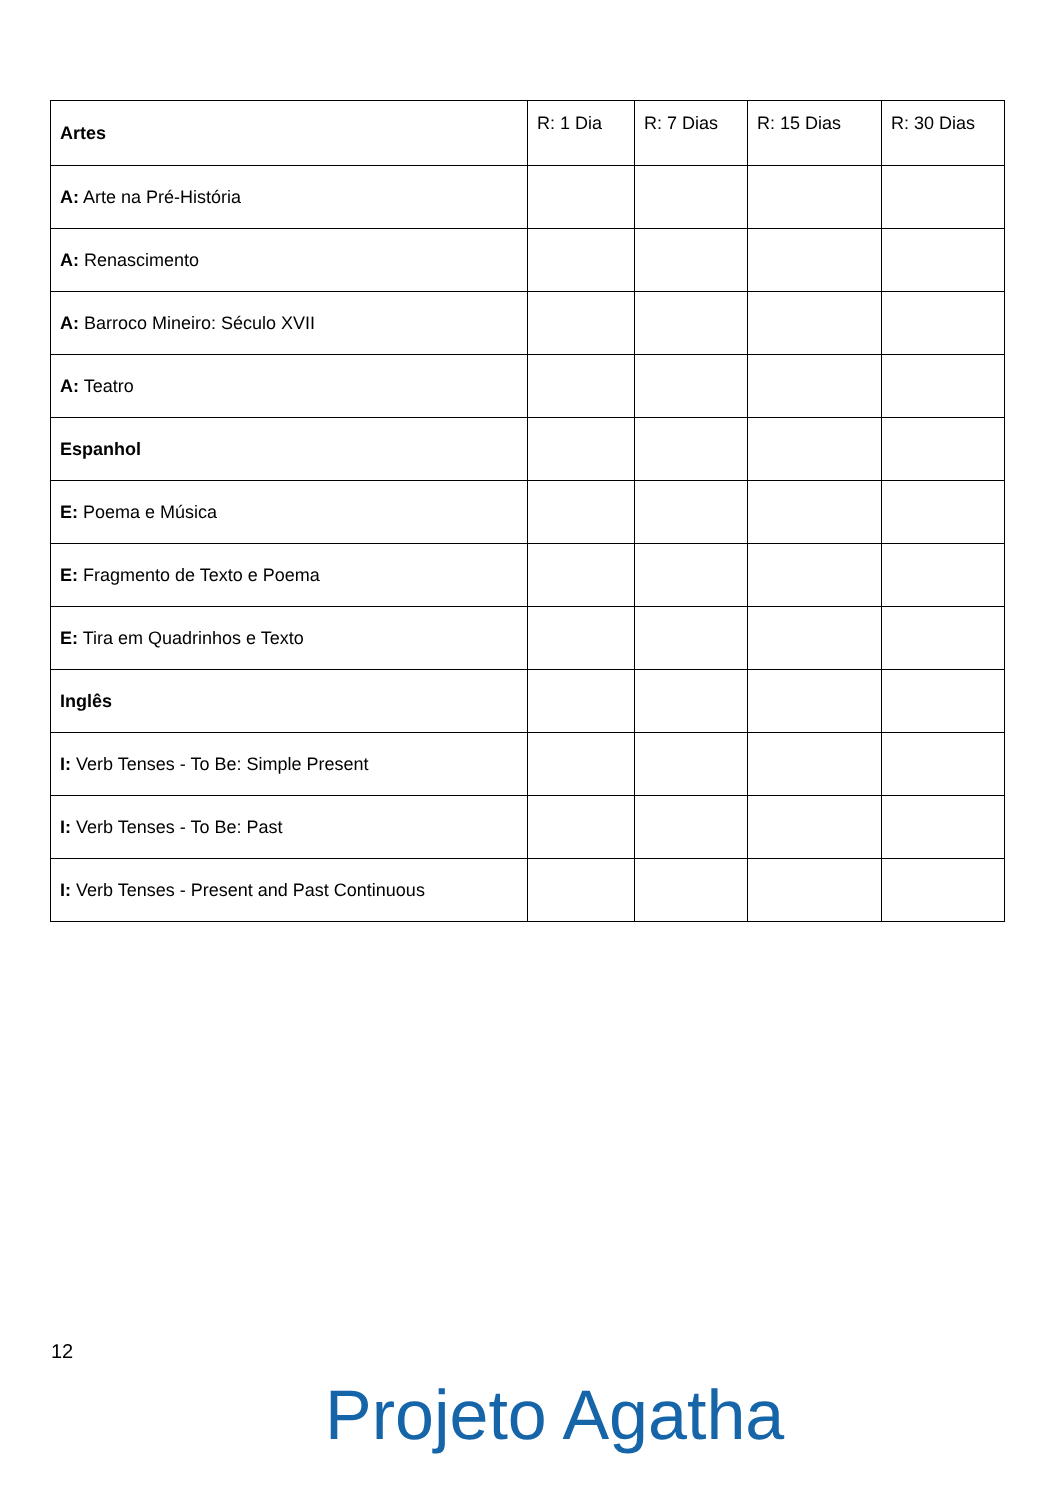| Artes | R: 1 Dia | R: 7 Dias | R: 15 Dias | R: 30 Dias |
| A: Arte na Pré-História | | | | |
| A: Renascimento | | | | |
| A: Barroco Mineiro: Século XVII | | | | |
| A: Teatro | | | | |
| Espanhol | | | | |
| E: Poema e Música | | | | |
| E: Fragmento de Texto e Poema | | | | |
| E: Tira em Quadrinhos e Texto | | | | |
| Inglês | | | | |
| I: Verb Tenses - To Be: Simple Present | | | | |
| I: Verb Tenses - To Be: Past | | | | |
| I: Verb Tenses - Present and Past Continuous | | | | |
12
Projeto Agatha